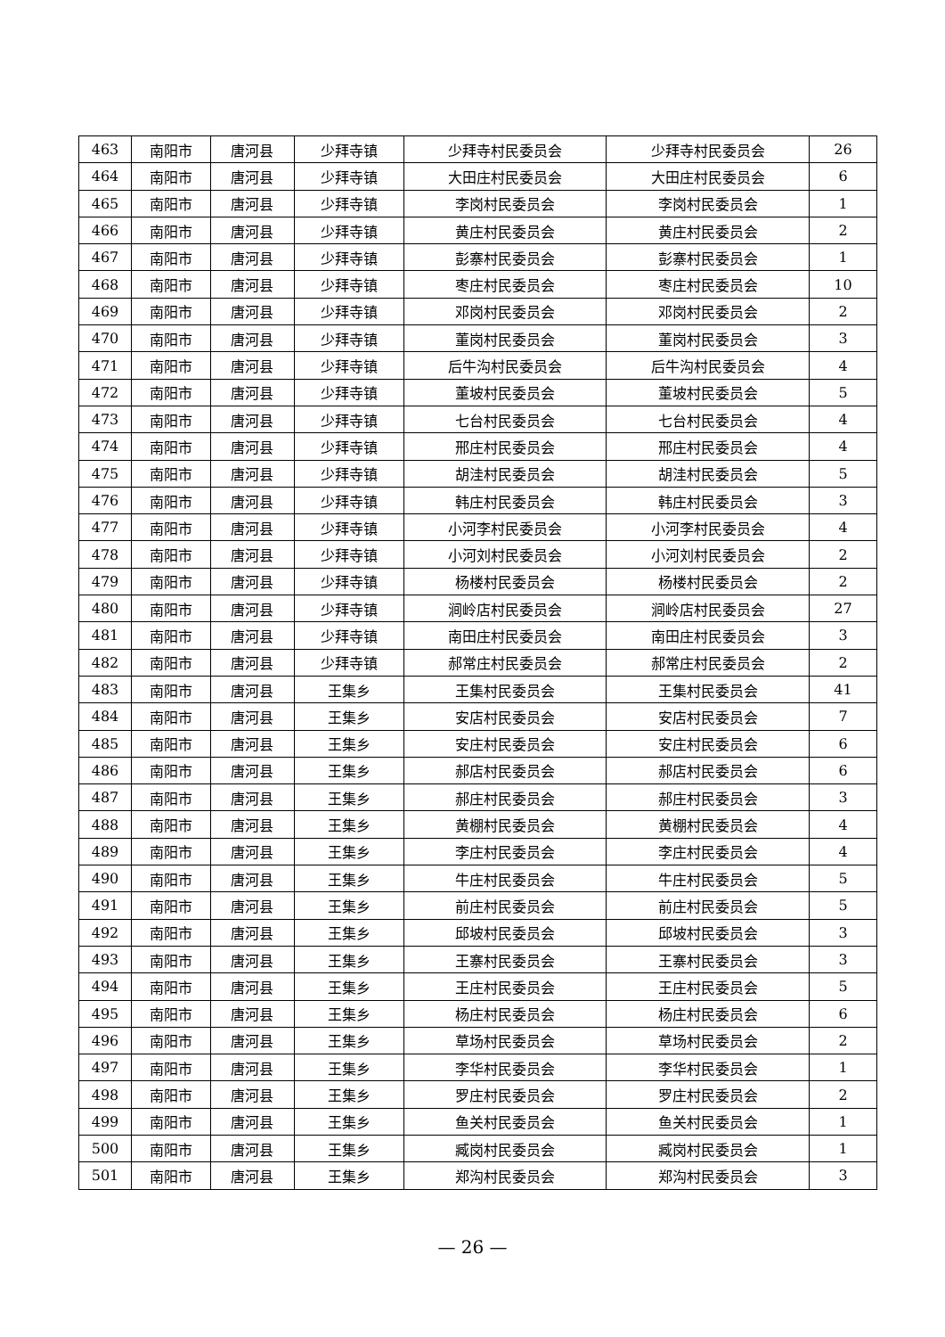| 463 | 南阳市 | 唐河县 | 少拜寺镇 | 少拜寺村民委员会 | 少拜寺村民委员会 | 26 |
| 464 | 南阳市 | 唐河县 | 少拜寺镇 | 大田庄村民委员会 | 大田庄村民委员会 | 6 |
| 465 | 南阳市 | 唐河县 | 少拜寺镇 | 李岗村民委员会 | 李岗村民委员会 | 1 |
| 466 | 南阳市 | 唐河县 | 少拜寺镇 | 黄庄村民委员会 | 黄庄村民委员会 | 2 |
| 467 | 南阳市 | 唐河县 | 少拜寺镇 | 彭寨村民委员会 | 彭寨村民委员会 | 1 |
| 468 | 南阳市 | 唐河县 | 少拜寺镇 | 枣庄村民委员会 | 枣庄村民委员会 | 10 |
| 469 | 南阳市 | 唐河县 | 少拜寺镇 | 邓岗村民委员会 | 邓岗村民委员会 | 2 |
| 470 | 南阳市 | 唐河县 | 少拜寺镇 | 董岗村民委员会 | 董岗村民委员会 | 3 |
| 471 | 南阳市 | 唐河县 | 少拜寺镇 | 后牛沟村民委员会 | 后牛沟村民委员会 | 4 |
| 472 | 南阳市 | 唐河县 | 少拜寺镇 | 董坡村民委员会 | 董坡村民委员会 | 5 |
| 473 | 南阳市 | 唐河县 | 少拜寺镇 | 七台村民委员会 | 七台村民委员会 | 4 |
| 474 | 南阳市 | 唐河县 | 少拜寺镇 | 邢庄村民委员会 | 邢庄村民委员会 | 4 |
| 475 | 南阳市 | 唐河县 | 少拜寺镇 | 胡洼村民委员会 | 胡洼村民委员会 | 5 |
| 476 | 南阳市 | 唐河县 | 少拜寺镇 | 韩庄村民委员会 | 韩庄村民委员会 | 3 |
| 477 | 南阳市 | 唐河县 | 少拜寺镇 | 小河李村民委员会 | 小河李村民委员会 | 4 |
| 478 | 南阳市 | 唐河县 | 少拜寺镇 | 小河刘村民委员会 | 小河刘村民委员会 | 2 |
| 479 | 南阳市 | 唐河县 | 少拜寺镇 | 杨楼村民委员会 | 杨楼村民委员会 | 2 |
| 480 | 南阳市 | 唐河县 | 少拜寺镇 | 涧岭店村民委员会 | 涧岭店村民委员会 | 27 |
| 481 | 南阳市 | 唐河县 | 少拜寺镇 | 南田庄村民委员会 | 南田庄村民委员会 | 3 |
| 482 | 南阳市 | 唐河县 | 少拜寺镇 | 郝常庄村民委员会 | 郝常庄村民委员会 | 2 |
| 483 | 南阳市 | 唐河县 | 王集乡 | 王集村民委员会 | 王集村民委员会 | 41 |
| 484 | 南阳市 | 唐河县 | 王集乡 | 安店村民委员会 | 安店村民委员会 | 7 |
| 485 | 南阳市 | 唐河县 | 王集乡 | 安庄村民委员会 | 安庄村民委员会 | 6 |
| 486 | 南阳市 | 唐河县 | 王集乡 | 郝店村民委员会 | 郝店村民委员会 | 6 |
| 487 | 南阳市 | 唐河县 | 王集乡 | 郝庄村民委员会 | 郝庄村民委员会 | 3 |
| 488 | 南阳市 | 唐河县 | 王集乡 | 黄棚村民委员会 | 黄棚村民委员会 | 4 |
| 489 | 南阳市 | 唐河县 | 王集乡 | 李庄村民委员会 | 李庄村民委员会 | 4 |
| 490 | 南阳市 | 唐河县 | 王集乡 | 牛庄村民委员会 | 牛庄村民委员会 | 5 |
| 491 | 南阳市 | 唐河县 | 王集乡 | 前庄村民委员会 | 前庄村民委员会 | 5 |
| 492 | 南阳市 | 唐河县 | 王集乡 | 邱坡村民委员会 | 邱坡村民委员会 | 3 |
| 493 | 南阳市 | 唐河县 | 王集乡 | 王寨村民委员会 | 王寨村民委员会 | 3 |
| 494 | 南阳市 | 唐河县 | 王集乡 | 王庄村民委员会 | 王庄村民委员会 | 5 |
| 495 | 南阳市 | 唐河县 | 王集乡 | 杨庄村民委员会 | 杨庄村民委员会 | 6 |
| 496 | 南阳市 | 唐河县 | 王集乡 | 草场村民委员会 | 草场村民委员会 | 2 |
| 497 | 南阳市 | 唐河县 | 王集乡 | 李华村民委员会 | 李华村民委员会 | 1 |
| 498 | 南阳市 | 唐河县 | 王集乡 | 罗庄村民委员会 | 罗庄村民委员会 | 2 |
| 499 | 南阳市 | 唐河县 | 王集乡 | 鱼关村民委员会 | 鱼关村民委员会 | 1 |
| 500 | 南阳市 | 唐河县 | 王集乡 | 臧岗村民委员会 | 臧岗村民委员会 | 1 |
| 501 | 南阳市 | 唐河县 | 王集乡 | 郑沟村民委员会 | 郑沟村民委员会 | 3 |
— 26 —